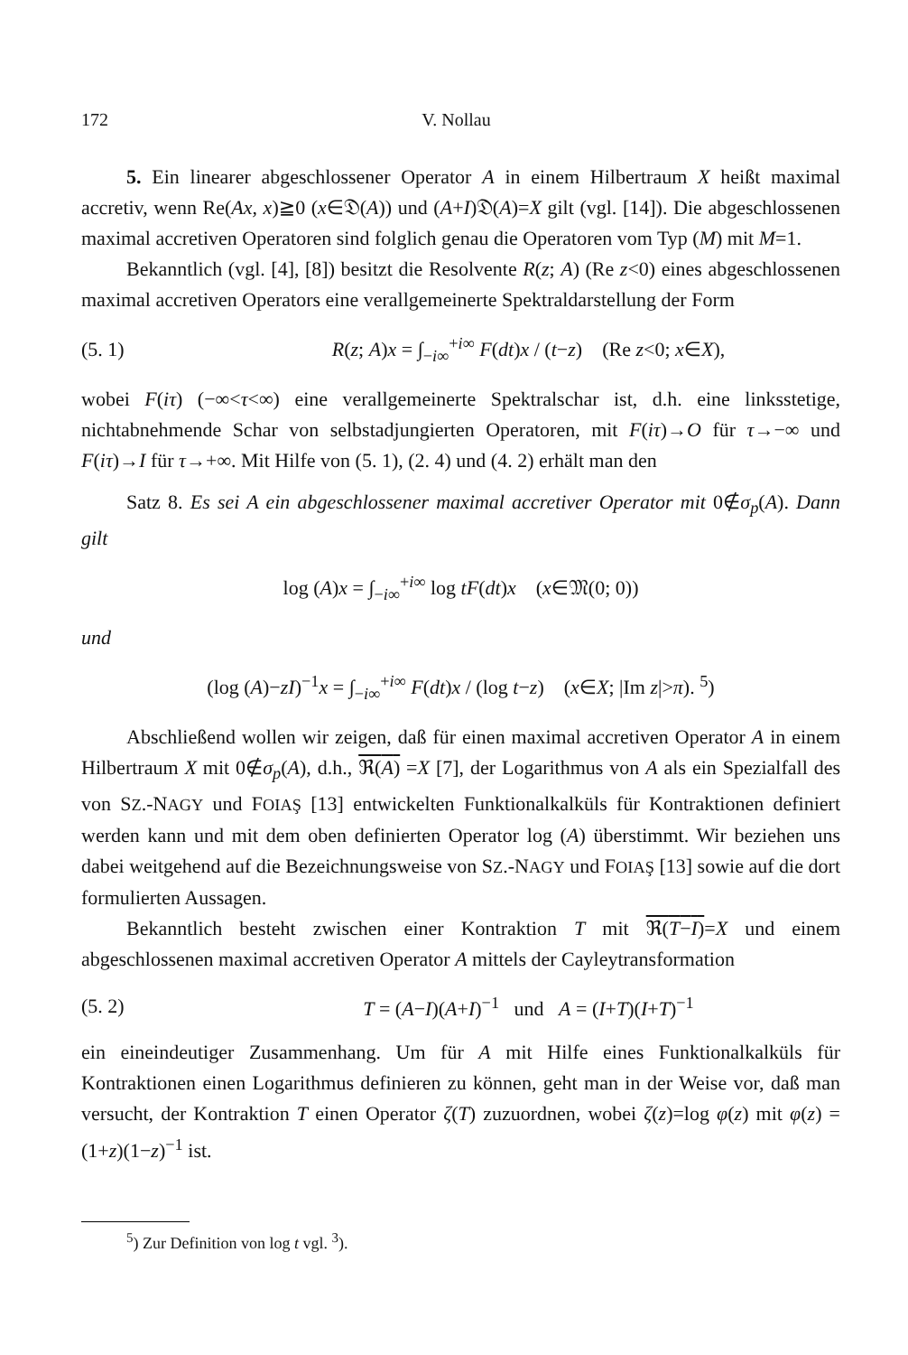172 V. Nollau
5. Ein linearer abgeschlossener Operator A in einem Hilbertraum X heißt maximal accretiv, wenn Re(Ax, x)≧0 (x∈𝔇(A)) und (A+I)𝔇(A)=X gilt (vgl. [14]). Die abgeschlossenen maximal accretiven Operatoren sind folglich genau die Operatoren vom Typ (M) mit M=1.
Bekanntlich (vgl. [4], [8]) besitzt die Resolvente R(z; A) (Re z<0) eines abgeschlossenen maximal accretiven Operators eine verallgemeinerte Spektraldarstellung der Form
(5. 1) R(z; A)x = ∫<sub>−i∞</sub><sup>+i∞</sup> F(dt)x / (t−z) (Re z<0; x∈X),
wobei F(iτ) (−∞<τ<∞) eine verallgemeinerte Spektralschar ist, d.h. eine linksstetige, nichtabnehmende Schar von selbstadjungierten Operatoren, mit F(iτ)→O für τ→−∞ und F(iτ)→I für τ→+∞. Mit Hilfe von (5. 1), (2. 4) und (4. 2) erhält man den
Satz 8. Es sei A ein abgeschlossener maximal accretiver Operator mit 0∉σ<sub>p</sub>(A). Dann gilt
log (A)x = ∫<sub>−i∞</sub><sup>+i∞</sup> log tF(dt)x (x∈𝔐(0; 0))
und
(log (A)−zI)<sup>−1</sup>x = ∫<sub>−i∞</sub><sup>+i∞</sup> F(dt)x / (log t−z) (x∈X; |Im z|>π). <sup>5</sup>)
Abschließend wollen wir zeigen, daß für einen maximal accretiven Operator A in einem Hilbertraum X mit 0∉σ<sub>p</sub>(A), d.h., ℜ(A) =X [7], der Logarithmus von A als ein Spezialfall des von SZ.-NAGY und FOIAŞ [13] entwickelten Funktionalkalküls für Kontraktionen definiert werden kann und mit dem oben definierten Operator log (A) überstimmt. Wir beziehen uns dabei weitgehend auf die Bezeichnungsweise von SZ.-NAGY und FOIAŞ [13] sowie auf die dort formulierten Aussagen.
Bekanntlich besteht zwischen einer Kontraktion T mit ℜ(T−I)=X und einem abgeschlossenen maximal accretiven Operator A mittels der Cayleytransformation
(5. 2) T = (A−I)(A+I)<sup>−1</sup> und A = (I+T)(I+T)<sup>−1</sup>
ein eineindeutiger Zusammenhang. Um für A mit Hilfe eines Funktionalkalküls für Kontraktionen einen Logarithmus definieren zu können, geht man in der Weise vor, daß man versucht, der Kontraktion T einen Operator ζ(T) zuzuordnen, wobei ζ(z)=log φ(z) mit φ(z) = (1+z)(1−z)<sup>−1</sup> ist.
<sup>5</sup>) Zur Definition von log t vgl. <sup>3</sup>).